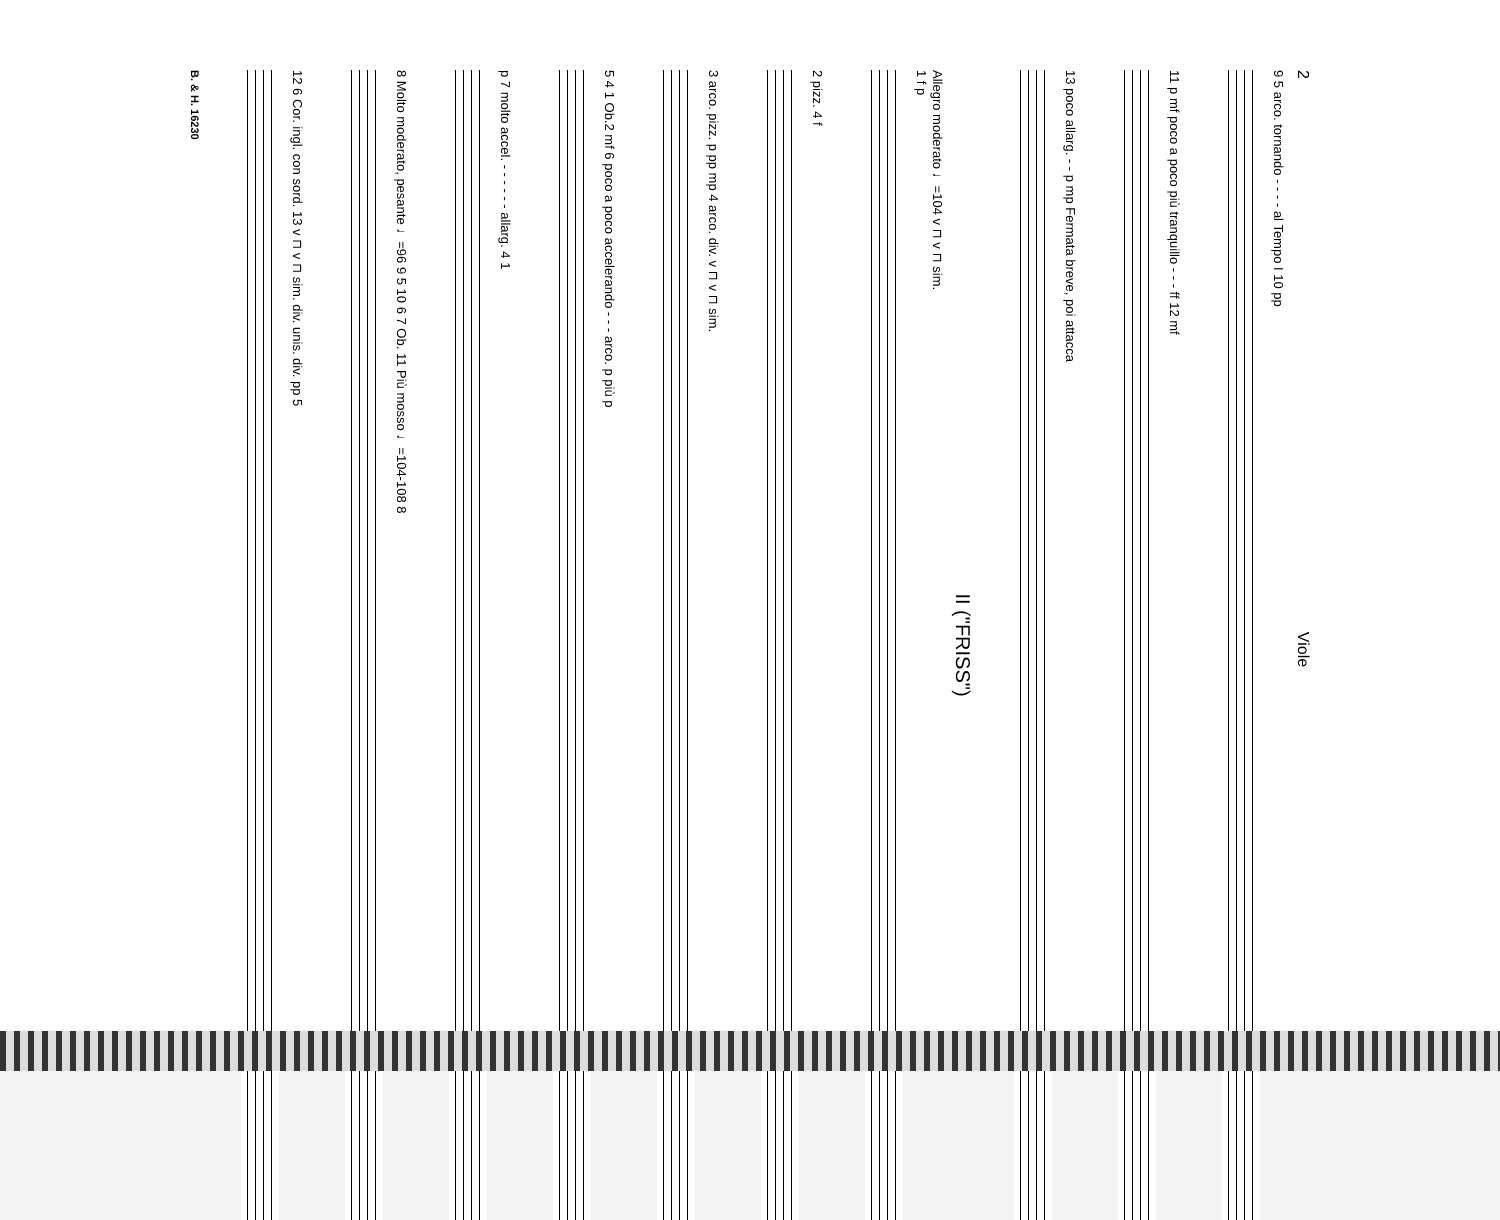2 Viole
9 5 arco. tornando - - - - al Tempo I 10 pp
11 p mf poco a poco più tranquillo - - - ff 12 mf
13 poco allarg. - - p mp Fermata breve, poi attacca
II ("FRISS")
Allegro moderato ♩=104 v ⊓ v ⊓ sim.
1 f p
2 pizz. 4 f
3 arco. pizz. p pp mp 4 arco. div. v ⊓ v ⊓ sim.
5 4 1 Ob.2 mf 6 poco a poco accelerando - - - arco. p più p
p 7 molto accel. - - - - - - allarg. 4 1
8 Molto moderato, pesante ♩=96 9 5 10 6 7 Ob. 11 Più mosso ♩=104-108 8
12 6 Cor. ingl. con sord. 13 v ⊓ v ⊓ sim. div. unis. div. pp 5
B. & H. 16230